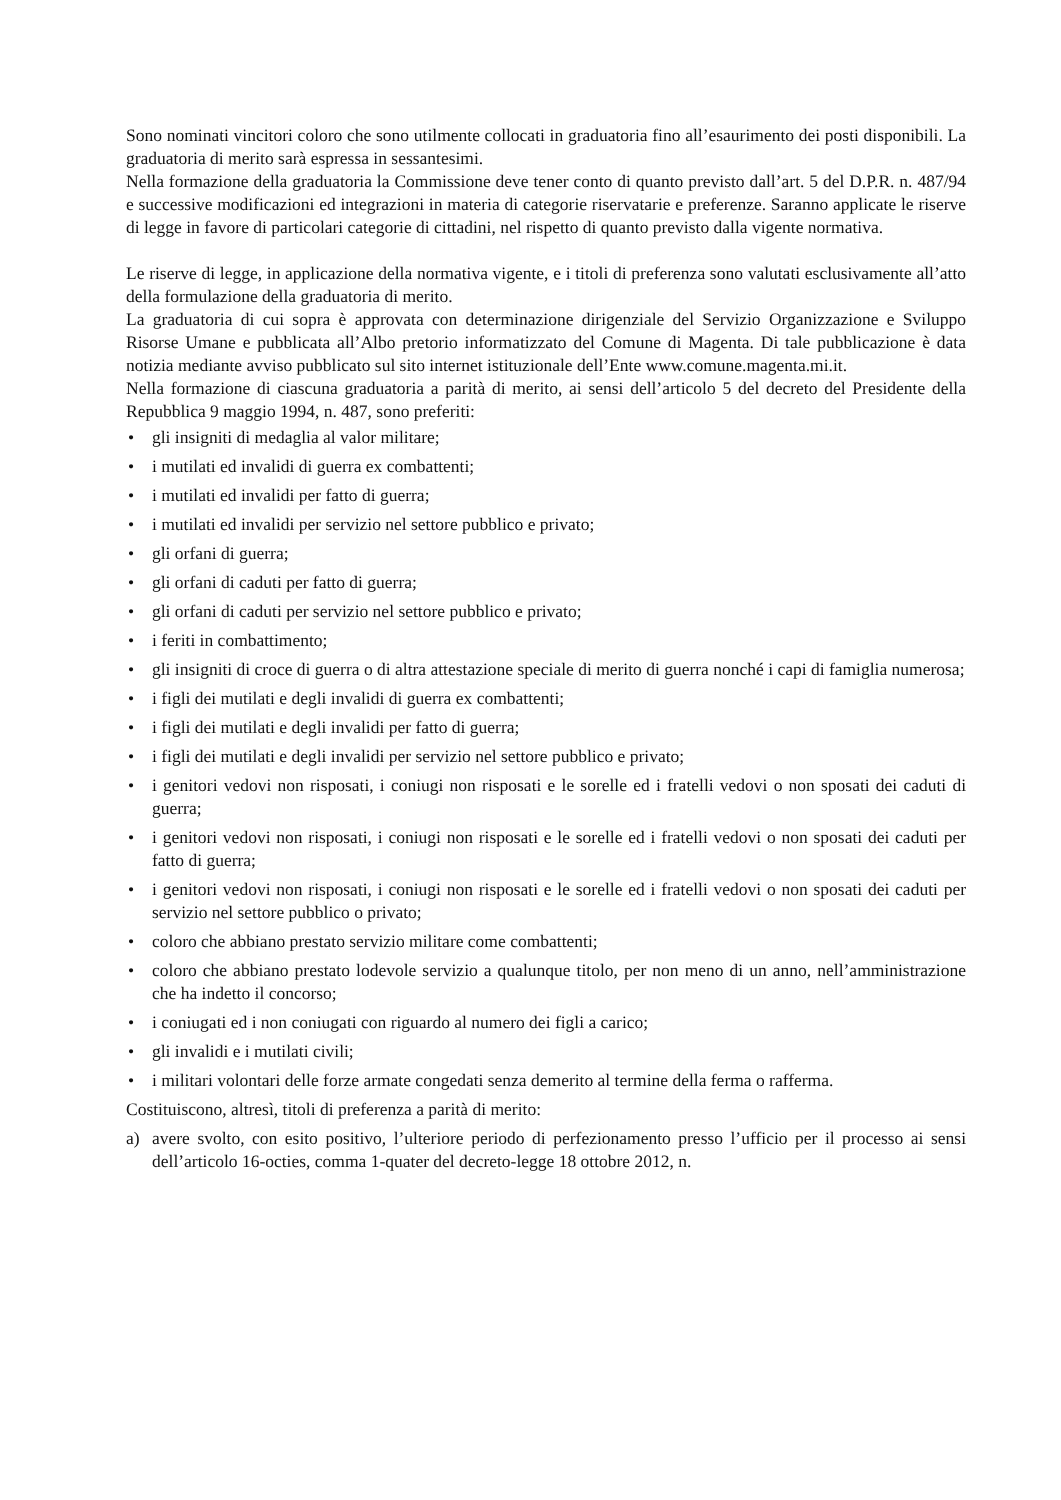Sono nominati vincitori coloro che sono utilmente collocati in graduatoria fino all’esaurimento dei posti disponibili. La graduatoria di merito sarà espressa in sessantesimi.
Nella formazione della graduatoria la Commissione deve tener conto di quanto previsto dall’art. 5 del D.P.R. n. 487/94 e successive modificazioni ed integrazioni in materia di categorie riservatarie e preferenze. Saranno applicate le riserve di legge in favore di particolari categorie di cittadini, nel rispetto di quanto previsto dalla vigente normativa.
Le riserve di legge, in applicazione della normativa vigente, e i titoli di preferenza sono valutati esclusivamente all’atto della formulazione della graduatoria di merito.
La graduatoria di cui sopra è approvata con determinazione dirigenziale del Servizio Organizzazione e Sviluppo Risorse Umane e pubblicata all’Albo pretorio informatizzato del Comune di Magenta. Di tale pubblicazione è data notizia mediante avviso pubblicato sul sito internet istituzionale dell’Ente www.comune.magenta.mi.it.
Nella formazione di ciascuna graduatoria a parità di merito, ai sensi dell’articolo 5 del decreto del Presidente della Repubblica 9 maggio 1994, n. 487, sono preferiti:
• gli insigniti di medaglia al valor militare;
• i mutilati ed invalidi di guerra ex combattenti;
• i mutilati ed invalidi per fatto di guerra;
• i mutilati ed invalidi per servizio nel settore pubblico e privato;
• gli orfani di guerra;
• gli orfani di caduti per fatto di guerra;
• gli orfani di caduti per servizio nel settore pubblico e privato;
• i feriti in combattimento;
• gli insigniti di croce di guerra o di altra attestazione speciale di merito di guerra nonché i capi di famiglia numerosa;
• i figli dei mutilati e degli invalidi di guerra ex combattenti;
• i figli dei mutilati e degli invalidi per fatto di guerra;
• i figli dei mutilati e degli invalidi per servizio nel settore pubblico e privato;
• i genitori vedovi non risposati, i coniugi non risposati e le sorelle ed i fratelli vedovi o non sposati dei caduti di guerra;
• i genitori vedovi non risposati, i coniugi non risposati e le sorelle ed i fratelli vedovi o non sposati dei caduti per fatto di guerra;
• i genitori vedovi non risposati, i coniugi non risposati e le sorelle ed i fratelli vedovi o non sposati dei caduti per servizio nel settore pubblico o privato;
• coloro che abbiano prestato servizio militare come combattenti;
• coloro che abbiano prestato lodevole servizio a qualunque titolo, per non meno di un anno, nell’amministrazione che ha indetto il concorso;
• i coniugati ed i non coniugati con riguardo al numero dei figli a carico;
• gli invalidi e i mutilati civili;
• i militari volontari delle forze armate congedati senza demerito al termine della ferma o rafferma.
Costituiscono, altresì, titoli di preferenza a parità di merito:
a) avere svolto, con esito positivo, l’ulteriore periodo di perfezionamento presso l’ufficio per il processo ai sensi dell’articolo 16-octies, comma 1-quater del decreto-legge 18 ottobre 2012, n.